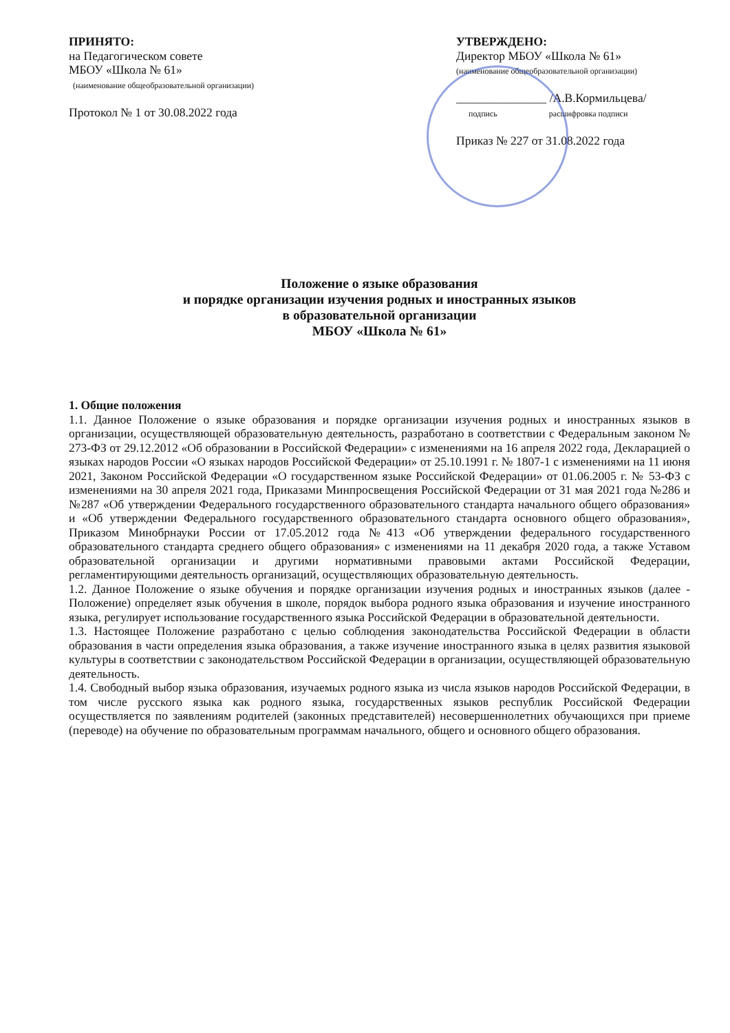ПРИНЯТО:
на Педагогическом совете
МБОУ «Школа № 61»
(наименование общеобразовательной организации)
Протокол № 1 от 30.08.2022 года
УТВЕРЖДЕНО:
Директор МБОУ «Школа № 61»
(наименование общеобразовательной организации)
_______________ /А.В.Кормильцева/
подпись расшифровка подписи
Приказ № 227 от 31.08.2022 года
Положение о языке образования
и порядке организации изучения родных и иностранных языков
в образовательной организации
МБОУ «Школа № 61»
1. Общие положения
1.1. Данное Положение о языке образования и порядке организации изучения родных и иностранных языков в организации, осуществляющей образовательную деятельность, разработано в соответствии с Федеральным законом № 273-ФЗ от 29.12.2012 «Об образовании в Российской Федерации» с изменениями на 16 апреля 2022 года, Декларацией о языках народов России «О языках народов Российской Федерации» от 25.10.1991 г. № 1807-1 с изменениями на 11 июня 2021, Законом Российской Федерации «О государственном языке Российской Федерации» от 01.06.2005 г. № 53-ФЗ с изменениями на 30 апреля 2021 года, Приказами Минпросвещения Российской Федерации от 31 мая 2021 года №286 и №287 «Об утверждении Федерального государственного образовательного стандарта начального общего образования» и «Об утверждении Федерального государственного образовательного стандарта основного общего образования», Приказом Минобрнауки России от 17.05.2012 года №413 «Об утверждении федерального государственного образовательного стандарта среднего общего образования» с изменениями на 11 декабря 2020 года, а также Уставом образовательной организации и другими нормативными правовыми актами Российской Федерации, регламентирующими деятельность организаций, осуществляющих образовательную деятельность.
1.2. Данное Положение о языке обучения и порядке организации изучения родных и иностранных языков (далее - Положение) определяет язык обучения в школе, порядок выбора родного языка образования и изучение иностранного языка, регулирует использование государственного языка Российской Федерации в образовательной деятельности.
1.3. Настоящее Положение разработано с целью соблюдения законодательства Российской Федерации в области образования в части определения языка образования, а также изучение иностранного языка в целях развития языковой культуры в соответствии с законодательством Российской Федерации в организации, осуществляющей образовательную деятельность.
1.4. Свободный выбор языка образования, изучаемых родного языка из числа языков народов Российской Федерации, в том числе русского языка как родного языка, государственных языков республик Российской Федерации осуществляется по заявлениям родителей (законных представителей) несовершеннолетних обучающихся при приеме (переводе) на обучение по образовательным программам начального, общего и основного общего образования.